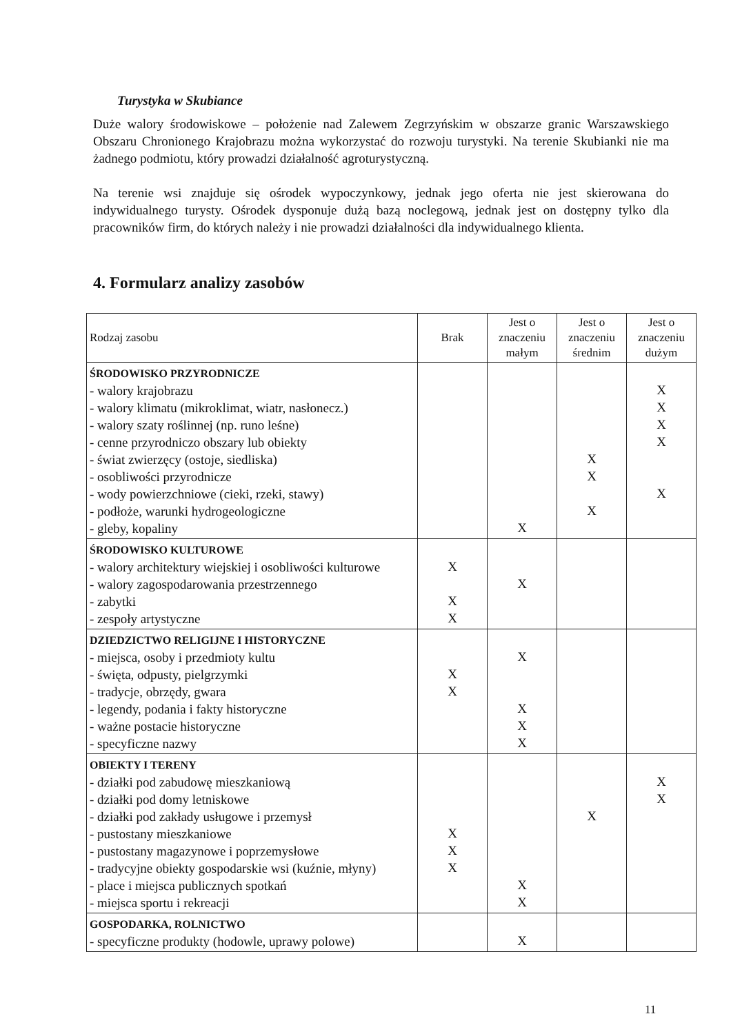Turystyka w Skubiance
Duże walory środowiskowe – położenie nad Zalewem Zegrzyńskim w obszarze granic Warszawskiego Obszaru Chronionego Krajobrazu można wykorzystać do rozwoju turystyki. Na terenie Skubianki nie ma żadnego podmiotu, który prowadzi działalność agroturystyczną.
Na terenie wsi znajduje się ośrodek wypoczynkowy, jednak jego oferta nie jest skierowana do indywidualnego turysty. Ośrodek dysponuje dużą bazą noclegową, jednak jest on dostępny tylko dla pracowników firm, do których należy i nie prowadzi działalności dla indywidualnego klienta.
4. Formularz analizy zasobów
| Rodzaj zasobu | Brak | Jest o znaczeniu małym | Jest o znaczeniu średnim | Jest o znaczeniu dużym |
| --- | --- | --- | --- | --- |
| ŚRODOWISKO PRZYRODNICZE - walory krajobrazu - walory klimatu (mikroklimat, wiatr, nasłonecz.) - walory szaty roślinnej (np. runo leśne) - cenne przyrodniczo obszary lub obiekty - świat zwierzęcy (ostoje, siedliska) - osobliwości przyrodnicze - wody powierzchniowe (cieki, rzeki, stawy) - podłoże, warunki hydrogeologiczne - gleby, kopaliny | | X | X X X | X X X X X |
| ŚRODOWISKO KULTUROWE - walory architektury wiejskiej i osobliwości kulturowe - walory zagospodarowania przestrzennego - zabytki - zespoły artystyczne | X X X | X | | |
| DZIEDZICTWO RELIGIJNE I HISTORYCZNE - miejsca, osoby i przedmioty kultu - święta, odpusty, pielgrzymki - tradycje, obrzędy, gwara - legendy, podania i fakty historyczne - ważne postacie historyczne - specyficzne nazwy | X X | X X X X | | |
| OBIEKTY I TERENY - działki pod zabudowę mieszkaniową - działki pod domy letniskowe - działki pod zakłady usługowe i przemysł - pustostany mieszkaniowe - pustostany magazynowe i poprzemysłowe - tradycyjne obiekty gospodarskie wsi (kuźnie, młyny) - place i miejsca publicznych spotkań - miejsca sportu i rekreacji | X X X | X X | X | X X |
| GOSPODARKA, ROLNICTWO - specyficzne produkty (hodowle, uprawy polowe) | | X | | |
11